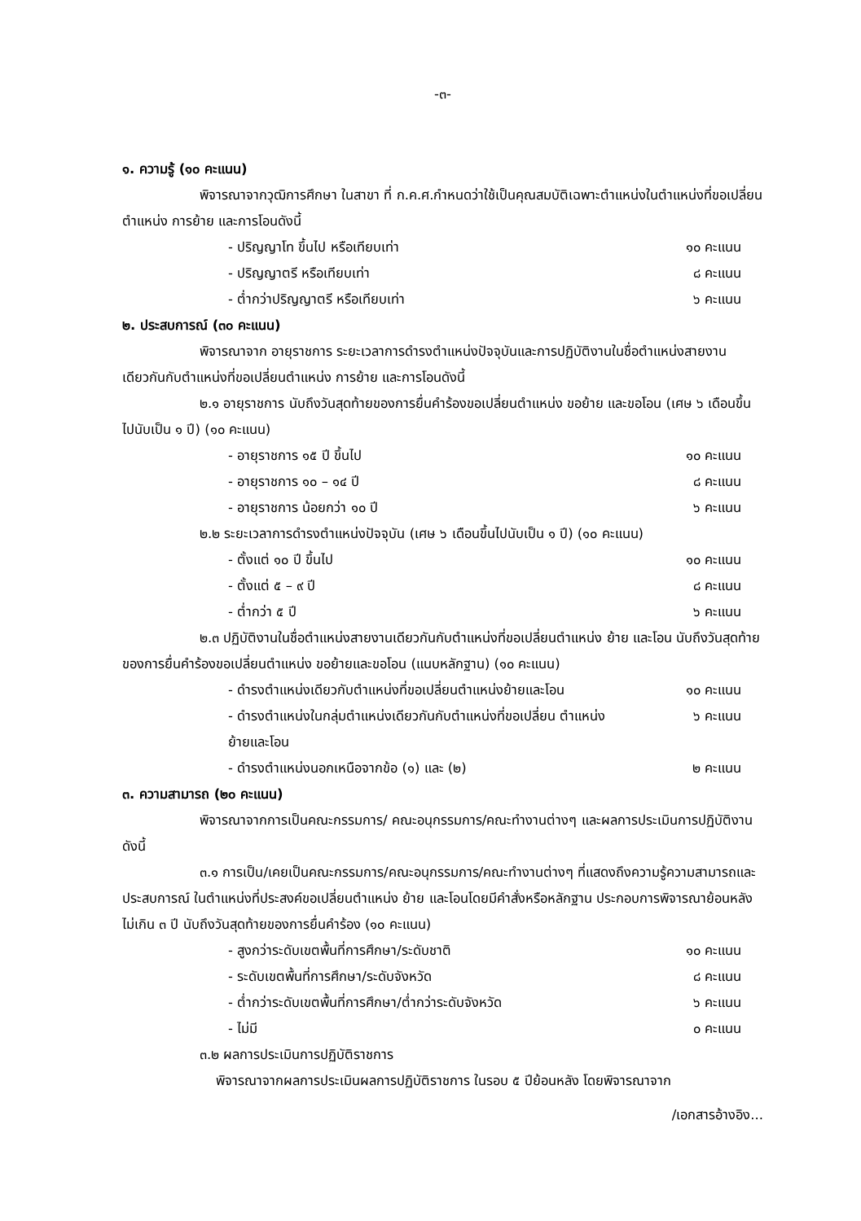-๓-
๑. ความรู้ (๑๐ คะแนน)
พิจารณาจากวุฒิการศึกษา ในสาขา ที่ ก.ค.ศ.กำหนดว่าใช้เป็นคุณสมบัติเฉพาะตำแหน่งในตำแหน่งที่ขอเปลี่ยนตำแหน่ง การย้าย และการโอนดังนี้
- ปริญญาโท ขึ้นไป หรือเทียบเท่า ๑๐ คะแนน
- ปริญญาตรี หรือเทียบเท่า ๘ คะแนน
- ต่ำกว่าปริญญาตรี หรือเทียบเท่า ๖ คะแนน
๒. ประสบการณ์ (๓๐ คะแนน)
พิจารณาจาก อายุราชการ ระยะเวลาการดำรงตำแหน่งปัจจุบันและการปฏิบัติงานในชื่อตำแหน่งสายงานเดียวกันกับตำแหน่งที่ขอเปลี่ยนตำแหน่ง การย้าย และการโอนดังนี้
๒.๑ อายุราชการ นับถึงวันสุดท้ายของการยื่นคำร้องขอเปลี่ยนตำแหน่ง ขอย้าย และขอโอน (เศษ ๖ เดือนขึ้นไปนับเป็น ๑ ปี) (๑๐ คะแนน)
- อายุราชการ ๑๕ ปี ขึ้นไป ๑๐ คะแนน
- อายุราชการ ๑๐ – ๑๔ ปี ๘ คะแนน
- อายุราชการ น้อยกว่า ๑๐ ปี ๖ คะแนน
๒.๒ ระยะเวลาการดำรงตำแหน่งปัจจุบัน (เศษ ๖ เดือนขึ้นไปนับเป็น ๑ ปี) (๑๐ คะแนน)
- ตั้งแต่ ๑๐ ปี ขึ้นไป ๑๐ คะแนน
- ตั้งแต่ ๕ – ๙ ปี ๘ คะแนน
- ต่ำกว่า ๕ ปี ๖ คะแนน
๒.๓ ปฏิบัติงานในชื่อตำแหน่งสายงานเดียวกันกับตำแหน่งที่ขอเปลี่ยนตำแหน่ง ย้าย และโอน นับถึงวันสุดท้ายของการยื่นคำร้องขอเปลี่ยนตำแหน่ง ขอย้ายและขอโอน (แนบหลักฐาน) (๑๐ คะแนน)
- ดำรงตำแหน่งเดียวกับตำแหน่งที่ขอเปลี่ยนตำแหน่งย้ายและโอน ๑๐ คะแนน
- ดำรงตำแหน่งในกลุ่มตำแหน่งเดียวกันกับตำแหน่งที่ขอเปลี่ยน ตำแหน่งย้ายและโอน ๖ คะแนน
- ดำรงตำแหน่งนอกเหนือจากข้อ (๑) และ (๒) ๒ คะแนน
๓. ความสามารถ (๒๐ คะแนน)
พิจารณาจากการเป็นคณะกรรมการ/ คณะอนุกรรมการ/คณะทำงานต่างๆ และผลการประเมินการปฏิบัติงาน ดังนี้
๓.๑ การเป็น/เคยเป็นคณะกรรมการ/คณะอนุกรรมการ/คณะทำงานต่างๆ ที่แสดงถึงความรู้ความสามารถและประสบการณ์ ในตำแหน่งที่ประสงค์ขอเปลี่ยนตำแหน่ง ย้าย และโอนโดยมีคำสั่งหรือหลักฐาน ประกอบการพิจารณาย้อนหลังไม่เกิน ๓ ปี นับถึงวันสุดท้ายของการยื่นคำร้อง (๑๐ คะแนน)
- สูงกว่าระดับเขตพื้นที่การศึกษา/ระดับชาติ ๑๐ คะแนน
- ระดับเขตพื้นที่การศึกษา/ระดับจังหวัด ๘ คะแนน
- ต่ำกว่าระดับเขตพื้นที่การศึกษา/ต่ำกว่าระดับจังหวัด ๖ คะแนน
- ไม่มี ๐ คะแนน
๓.๒ ผลการประเมินการปฏิบัติราชการ
พิจารณาจากผลการประเมินผลการปฏิบัติราชการ ในรอบ ๕ ปีย้อนหลัง โดยพิจารณาจาก
/เอกสารอ้างอิง...